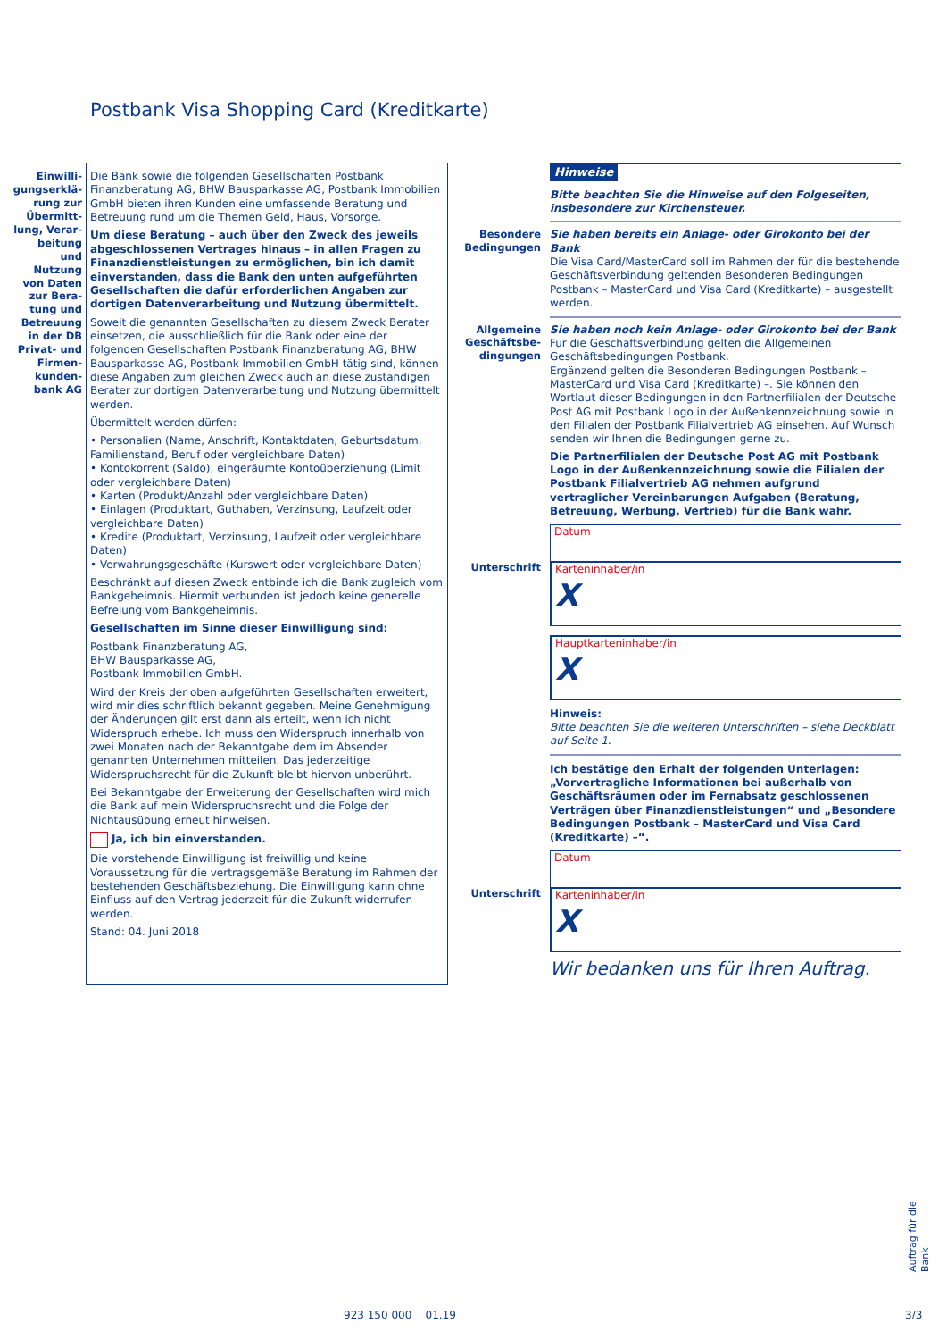Postbank Visa Shopping Card (Kreditkarte)
Einwilli-gungserklä-rung zur Übermitt-lung, Verar-beitung und Nutzung von Daten zur Bera-tung und Betreuung in der DB Privat- und Firmen-kunden-bank AG
Die Bank sowie die folgenden Gesellschaften Postbank Finanzberatung AG, BHW Bausparkasse AG, Postbank Immobilien GmbH bieten ihren Kunden eine umfassende Beratung und Betreuung rund um die Themen Geld, Haus, Vorsorge.
Um diese Beratung – auch über den Zweck des jeweils abgeschlossenen Vertrages hinaus – in allen Fragen zu Finanzdienstleistungen zu ermöglichen, bin ich damit einverstanden, dass die Bank den unten aufgeführten Gesellschaften die dafür erforderlichen Angaben zur dortigen Datenverarbeitung und Nutzung übermittelt.
Soweit die genannten Gesellschaften zu diesem Zweck Berater einsetzen, die ausschließlich für die Bank oder eine der folgenden Gesellschaften Postbank Finanzberatung AG, BHW Bausparkasse AG, Postbank Immobilien GmbH tätig sind, können diese Angaben zum gleichen Zweck auch an diese zuständigen Berater zur dortigen Datenverarbeitung und Nutzung übermittelt werden.
Übermittelt werden dürfen:
• Personalien (Name, Anschrift, Kontaktdaten, Geburtsdatum, Familienstand, Beruf oder vergleichbare Daten)
• Kontokorrent (Saldo), eingeräumte Kontoüberziehung (Limit oder vergleichbare Daten)
• Karten (Produkt/Anzahl oder vergleichbare Daten)
• Einlagen (Produktart, Guthaben, Verzinsung, Laufzeit oder vergleichbare Daten)
• Kredite (Produktart, Verzinsung, Laufzeit oder vergleichbare Daten)
• Verwahrungsgeschäfte (Kurswert oder vergleichbare Daten)
Beschränkt auf diesen Zweck entbinde ich die Bank zugleich vom Bankgeheimnis. Hiermit verbunden ist jedoch keine generelle Befreiung vom Bankgeheimnis.
Gesellschaften im Sinne dieser Einwilligung sind:
Postbank Finanzberatung AG,
BHW Bausparkasse AG,
Postbank Immobilien GmbH.
Wird der Kreis der oben aufgeführten Gesellschaften erweitert, wird mir dies schriftlich bekannt gegeben. Meine Genehmigung der Änderungen gilt erst dann als erteilt, wenn ich nicht Widerspruch erhebe. Ich muss den Widerspruch innerhalb von zwei Monaten nach der Bekanntgabe dem im Absender genannten Unternehmen mitteilen. Das jederzeitige Widerspruchsrecht für die Zukunft bleibt hiervon unberührt.
Bei Bekanntgabe der Erweiterung der Gesellschaften wird mich die Bank auf mein Widerspruchsrecht und die Folge der Nichtausübung erneut hinweisen.
Ja, ich bin einverstanden.
Die vorstehende Einwilligung ist freiwillig und keine Voraussetzung für die vertragsgemäße Beratung im Rahmen der bestehenden Geschäftsbeziehung. Die Einwilligung kann ohne Einfluss auf den Vertrag jederzeit für die Zukunft widerrufen werden.
Stand: 04. Juni 2018
Hinweise
Bitte beachten Sie die Hinweise auf den Folgeseiten, insbesondere zur Kirchensteuer.
Besondere Bedingungen
Sie haben bereits ein Anlage- oder Girokonto bei der Bank
Die Visa Card/MasterCard soll im Rahmen der für die bestehende Geschäftsverbindung geltenden Besonderen Bedingungen Postbank – MasterCard und Visa Card (Kreditkarte) – ausgestellt werden.
Allgemeine Geschäftsbe-dingungen
Sie haben noch kein Anlage- oder Girokonto bei der Bank
Für die Geschäftsverbindung gelten die Allgemeinen Geschäftsbedingungen Postbank.
Ergänzend gelten die Besonderen Bedingungen Postbank – MasterCard und Visa Card (Kreditkarte) –. Sie können den Wortlaut dieser Bedingungen in den Partnerfilialen der Deutsche Post AG mit Postbank Logo in der Außenkennzeichnung sowie in den Filialen der Postbank Filialvertrieb AG einsehen. Auf Wunsch senden wir Ihnen die Bedingungen gerne zu.
Die Partnerfilialen der Deutsche Post AG mit Postbank Logo in der Außenkennzeichnung sowie die Filialen der Postbank Filialvertrieb AG nehmen aufgrund vertraglicher Vereinbarungen Aufgaben (Beratung, Betreuung, Werbung, Vertrieb) für die Bank wahr.
Datum
Unterschrift
Karteninhaber/in
X
Hauptkarteninhaber/in
X
Hinweis:
Bitte beachten Sie die weiteren Unterschriften – siehe Deckblatt auf Seite 1.
Ich bestätige den Erhalt der folgenden Unterlagen: „Vorvertragliche Informationen bei außerhalb von Geschäftsräumen oder im Fernabsatz geschlossenen Verträgen über Finanzdienstleistungen“ und „Besondere Bedingungen Postbank – MasterCard und Visa Card (Kreditkarte) –“.
Datum
Unterschrift
Karteninhaber/in
X
Wir bedanken uns für Ihren Auftrag.
923 150 000 01.19 3/3
Auftrag für die Bank